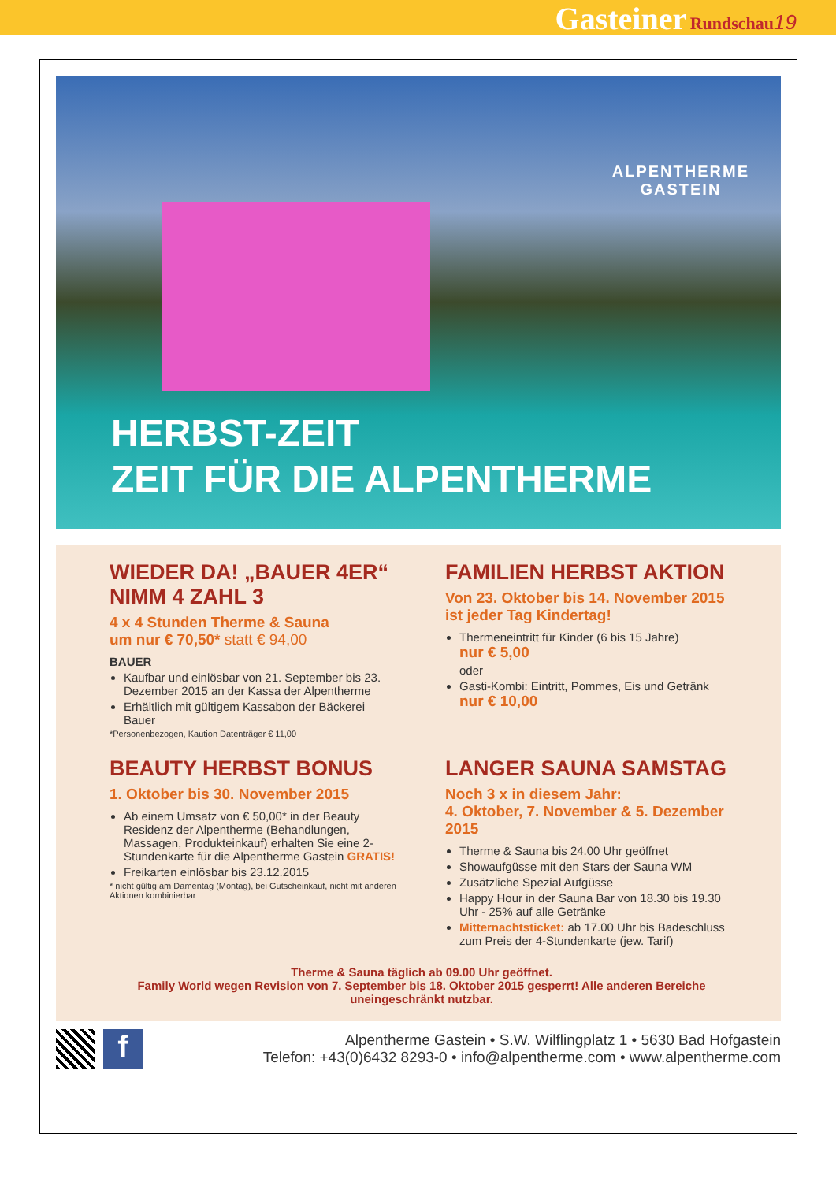Gasteiner Rundschau 19
ALPENTHERME
GASTEIN
HERBST-ZEIT
ZEIT FÜR DIE ALPENTHERME
WIEDER DA! „BAUER 4ER“
NIMM 4 ZAHL 3
4 x 4 Stunden Therme & Sauna
um nur € 70,50* statt € 94,00
BAUER
Kaufbar und einlösbar von 21. September bis 23. Dezember 2015 an der Kassa der Alpentherme
Erhältlich mit gültigem Kassabon der Bäckerei Bauer
*Personenbezogen, Kaution Datenträger € 11,00
FAMILIEN HERBST AKTION
Von 23. Oktober bis 14. November 2015
ist jeder Tag Kindertag!
Thermeneintritt für Kinder (6 bis 15 Jahre)
nur € 5,00
oder
Gasti-Kombi: Eintritt, Pommes, Eis und Getränk
nur € 10,00
BEAUTY HERBST BONUS
1. Oktober bis 30. November 2015
Ab einem Umsatz von € 50,00* in der Beauty Residenz der Alpentherme (Behandlungen, Massagen, Produkteinkauf) erhalten Sie eine 2-Stundenkarte für die Alpentherme Gastein GRATIS!
Freikarten einlösbar bis 23.12.2015
* nicht gültig am Damentag (Montag), bei Gutscheinkauf, nicht mit anderen Aktionen kombinierbar
LANGER SAUNA SAMSTAG
Noch 3 x in diesem Jahr:
4. Oktober, 7. November & 5. Dezember 2015
Therme & Sauna bis 24.00 Uhr geöffnet
Showaufgüsse mit den Stars der Sauna WM
Zusätzliche Spezial Aufgüsse
Happy Hour in der Sauna Bar von 18.30 bis 19.30 Uhr - 25% auf alle Getränke
Mitternachtsticket: ab 17.00 Uhr bis Badeschluss zum Preis der 4-Stundenkarte (jew. Tarif)
Therme & Sauna täglich ab 09.00 Uhr geöffnet.
Family World wegen Revision von 7. September bis 18. Oktober 2015 gesperrt! Alle anderen Bereiche uneingeschränkt nutzbar.
f
Alpentherme Gastein • S.W. Wilflingplatz 1 • 5630 Bad Hofgastein
Telefon: +43(0)6432 8293-0 • info@alpentherme.com • www.alpentherme.com